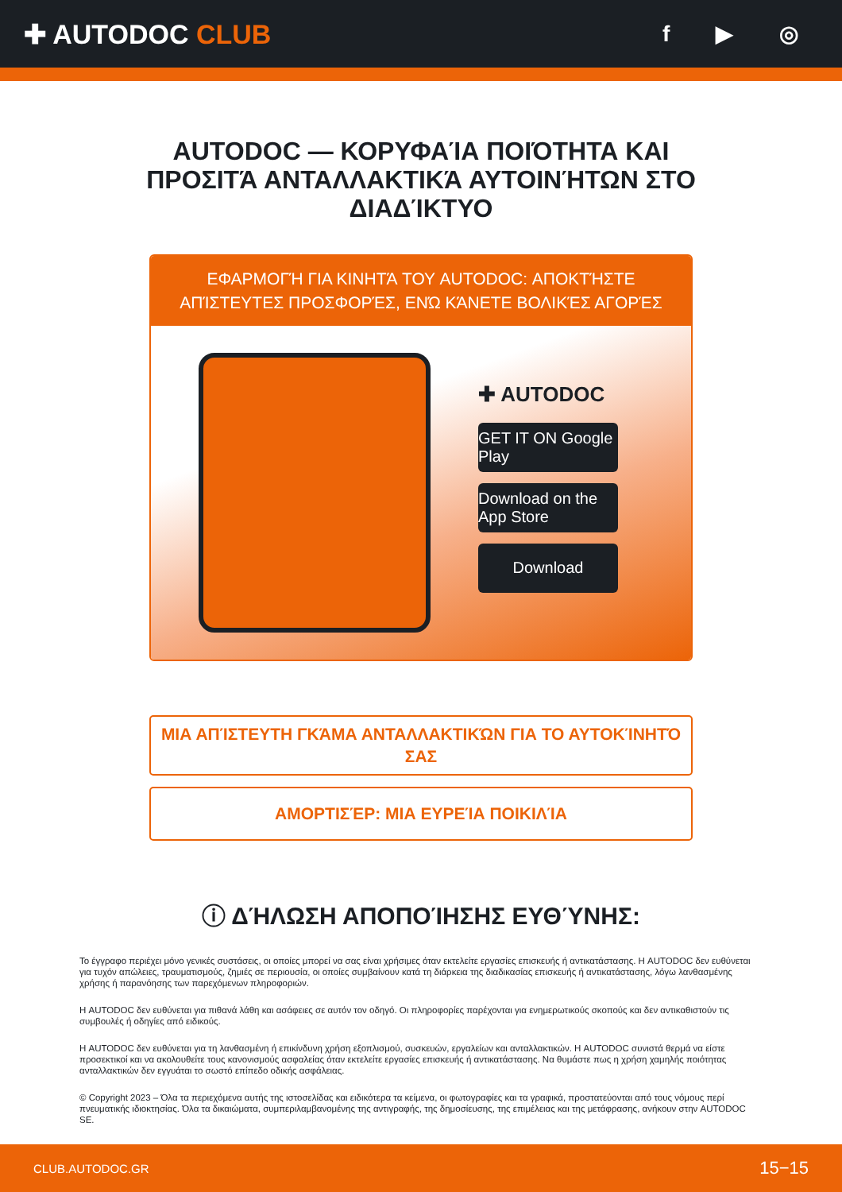✚ AUTODOC CLUB
f ▶ ◎
AUTODOC — ΚΟΡΥΦΑΊΑ ΠΟΙΌΤΗΤΑ ΚΑΙ ΠΡΟΣΙΤΆ ΑΝΤΑΛΛΑΚΤΙΚΆ ΑΥΤΟΙΝΉΤΩΝ ΣΤΟ ΔΙΑΔΊΚΤΥΟ
ΕΦΑΡΜΟΓΉ ΓΙΑ ΚΙΝΗΤΆ ΤΟΥ AUTODOC: ΑΠΟΚΤΉΣΤΕ ΑΠΊΣΤΕΥΤΕΣ ΠΡΟΣΦΟΡΈΣ, ΕΝΏ ΚΆΝΕΤΕ ΒΟΛΙΚΈΣ ΑΓΟΡΈΣ
✚ AUTODOC
GET IT ON Google Play
Download on the App Store
Download
ΜΙΑ ΑΠΊΣΤΕΥΤΗ ΓΚΆΜΑ ΑΝΤΑΛΛΑΚΤΙΚΏΝ ΓΙΑ ΤΟ ΑΥΤΟΚΊΝΗΤΌ ΣΑΣ
ΑΜΟΡΤΙΣΈΡ: ΜΙΑ ΕΥΡΕΊΑ ΠΟΙΚΙΛΊΑ
ⓘ ΔΉΛΩΣΗ ΑΠΟΠΟΊΗΣΗΣ ΕΥΘΎΝΗΣ:
Το έγγραφο περιέχει μόνο γενικές συστάσεις, οι οποίες μπορεί να σας είναι χρήσιμες όταν εκτελείτε εργασίες επισκευής ή αντικατάστασης. Η AUTODOC δεν ευθύνεται για τυχόν απώλειες, τραυματισμούς, ζημιές σε περιουσία, οι οποίες συμβαίνουν κατά τη διάρκεια της διαδικασίας επισκευής ή αντικατάστασης, λόγω λανθασμένης χρήσης ή παρανόησης των παρεχόμενων πληροφοριών.
Η AUTODOC δεν ευθύνεται για πιθανά λάθη και ασάφειες σε αυτόν τον οδηγό. Οι πληροφορίες παρέχονται για ενημερωτικούς σκοπούς και δεν αντικαθιστούν τις συμβουλές ή οδηγίες από ειδικούς.
Η AUTODOC δεν ευθύνεται για τη λανθασμένη ή επικίνδυνη χρήση εξοπλισμού, συσκευών, εργαλείων και ανταλλακτικών. Η AUTODOC συνιστά θερμά να είστε προσεκτικοί και να ακολουθείτε τους κανονισμούς ασφαλείας όταν εκτελείτε εργασίες επισκευής ή αντικατάστασης. Να θυμάστε πως η χρήση χαμηλής ποιότητας ανταλλακτικών δεν εγγυάται το σωστό επίπεδο οδικής ασφάλειας.
© Copyright 2023 – Όλα τα περιεχόμενα αυτής της ιστοσελίδας και ειδικότερα τα κείμενα, οι φωτογραφίες και τα γραφικά, προστατεύονται από τους νόμους περί πνευματικής ιδιοκτησίας. Όλα τα δικαιώματα, συμπεριλαμβανομένης της αντιγραφής, της δημοσίευσης, της επιμέλειας και της μετάφρασης, ανήκουν στην AUTODOC SE.
CLUB.AUTODOC.GR 15−15